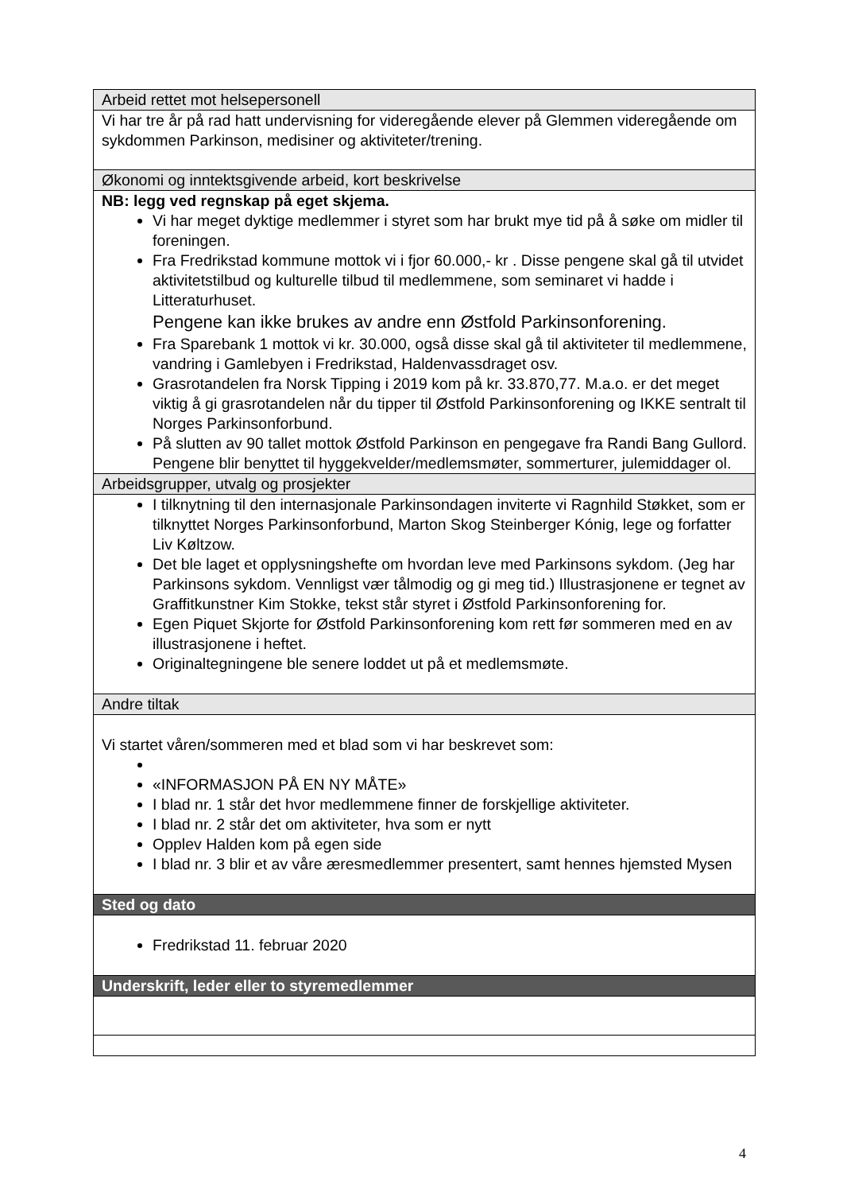| Arbeid rettet mot helsepersonell |
| Vi har tre år på rad hatt undervisning for videregående elever på Glemmen videregående om sykdommen Parkinson, medisiner og aktiviteter/trening. |
| Økonomi og inntektsgivende arbeid, kort beskrivelse |
| NB: legg ved regnskap på eget skjema. Vi har meget dyktige medlemmer i styret som har brukt mye tid på å søke om midler til foreningen. Fra Fredrikstad kommune mottok vi i fjor 60.000,- kr . Disse pengene skal gå til utvidet aktivitetstilbud og kulturelle tilbud til medlemmene, som seminaret vi hadde i Litteraturhuset. Pengene kan ikke brukes av andre enn Østfold Parkinsonforening. Fra Sparebank 1 mottok vi kr. 30.000, også disse skal gå til aktiviteter til medlemmene, vandring i Gamlebyen i Fredrikstad, Haldenvassdraget osv. Grasrotandelen fra Norsk Tipping i 2019 kom på kr. 33.870,77. M.a.o. er det meget viktig å gi grasrotandelen når du tipper til Østfold Parkinsonforening og IKKE sentralt til Norges Parkinsonforbund. På slutten av 90 tallet mottok Østfold Parkinson en pengegave fra Randi Bang Gullord. Pengene blir benyttet til hyggekvelder/medlemsmøter, sommerturer, julemiddager ol. |
| Arbeidsgrupper, utvalg og prosjekter |
| I tilknytning til den internasjonale Parkinsondagen inviterte vi Ragnhild Støkket, som er tilknyttet Norges Parkinsonforbund, Marton Skog Steinberger Kónig, lege og forfatter Liv Køltzow. Det ble laget et opplysningshefte om hvordan leve med Parkinsons sykdom. (Jeg har Parkinsons sykdom. Vennligst vær tålmodig og gi meg tid.) Illustrasjonene er tegnet av Graffitkunstner Kim Stokke, tekst står styret i Østfold Parkinsonforening for. Egen Piquet Skjorte for Østfold Parkinsonforening kom rett før sommeren med en av illustrasjonene i heftet. Originaltegningene ble senere loddet ut på et medlemsmøte. |
| Andre tiltak |
| Vi startet våren/sommeren med et blad som vi har beskrevet som: «INFORMASJON PÅ EN NY MÅTE» I blad nr. 1 står det hvor medlemmene finner de forskjellige aktiviteter. I blad nr. 2 står det om aktiviteter, hva som er nytt Opplev Halden kom på egen side I blad nr. 3 blir et av våre æresmedlemmer presentert, samt hennes hjemsted Mysen |
| Sted og dato |
| Fredrikstad 11. februar 2020 |
| Underskrift, leder eller to styremedlemmer |
4